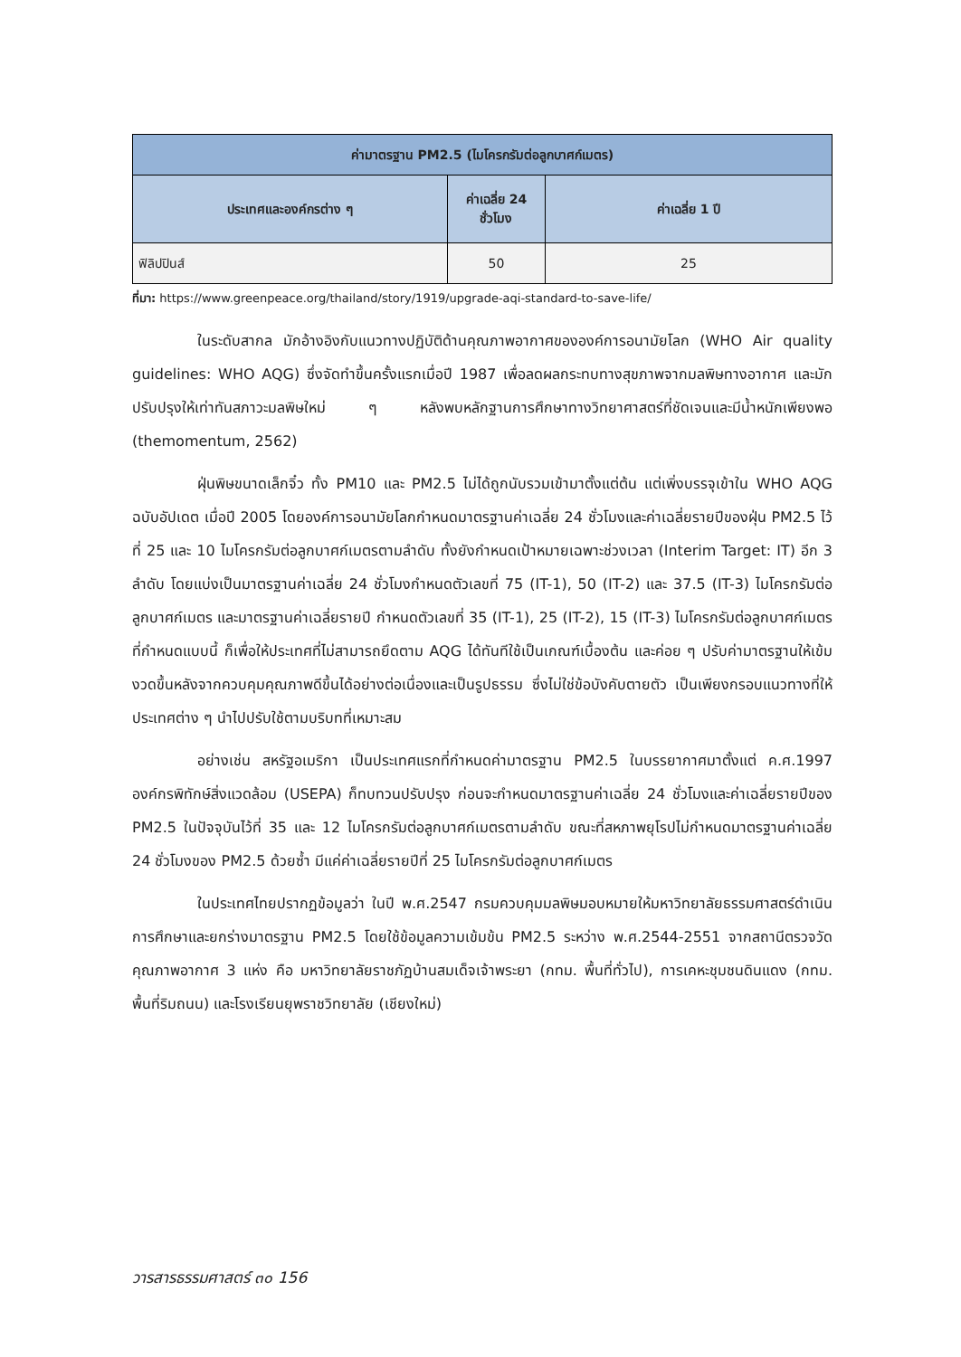| ค่ามาตรฐาน PM2.5 (ไมโครกรัมต่อลูกบาศก์เมตร) | | |
| --- | --- | --- |
| ประเทศและองค์กรต่าง ๆ | ค่าเฉลี่ย 24 ชั่วโมง | ค่าเฉลี่ย 1 ปี |
| ฟิลิปปินส์ | 50 | 25 |
ที่มา: https://www.greenpeace.org/thailand/story/1919/upgrade-aqi-standard-to-save-life/
ในระดับสากล มักอ้างอิงกับแนวทางปฏิบัติด้านคุณภาพอากาศขององค์การอนามัยโลก (WHO Air quality guidelines: WHO AQG) ซึ่งจัดทำขึ้นครั้งแรกเมื่อปี 1987 เพื่อลดผลกระทบทางสุขภาพจากมลพิษทางอากาศ และมักปรับปรุงให้เท่าทันสภาวะมลพิษใหม่ ๆ หลังพบหลักฐานการศึกษาทางวิทยาศาสตร์ที่ชัดเจนและมีน้ำหนักเพียงพอ (themomentum, 2562)
ฝุ่นพิษขนาดเล็กจิ๋ว ทั้ง PM10 และ PM2.5 ไม่ได้ถูกนับรวมเข้ามาตั้งแต่ต้น แต่เพิ่งบรรจุเข้าใน WHO AQG ฉบับอัปเดต เมื่อปี 2005 โดยองค์การอนามัยโลกกำหนดมาตรฐานค่าเฉลี่ย 24 ชั่วโมงและค่าเฉลี่ยรายปีของฝุ่น PM2.5 ไว้ที่ 25 และ 10 ไมโครกรัมต่อลูกบาศก์เมตรตามลำดับ ทั้งยังกำหนดเป้าหมายเฉพาะช่วงเวลา (Interim Target: IT) อีก 3 ลำดับ โดยแบ่งเป็นมาตรฐานค่าเฉลี่ย 24 ชั่วโมงกำหนดตัวเลขที่ 75 (IT-1), 50 (IT-2) และ 37.5 (IT-3) ไมโครกรัมต่อลูกบาศก์เมตร และมาตรฐานค่าเฉลี่ยรายปี กำหนดตัวเลขที่ 35 (IT-1), 25 (IT-2), 15 (IT-3) ไมโครกรัมต่อลูกบาศก์เมตรที่กำหนดแบบนี้ ก็เพื่อให้ประเทศที่ไม่สามารถยึดตาม AQG ได้ทันทีใช้เป็นเกณฑ์เบื้องต้น และค่อย ๆ ปรับค่ามาตรฐานให้เข้มงวดขึ้นหลังจากควบคุมคุณภาพดีขึ้นได้อย่างต่อเนื่องและเป็นรูปธรรม ซึ่งไม่ใช่ข้อบังคับตายตัว เป็นเพียงกรอบแนวทางที่ให้ประเทศต่าง ๆ นำไปปรับใช้ตามบริบทที่เหมาะสม
อย่างเช่น สหรัฐอเมริกา เป็นประเทศแรกที่กำหนดค่ามาตรฐาน PM2.5 ในบรรยากาศมาตั้งแต่ ค.ศ.1997 องค์กรพิทักษ์สิ่งแวดล้อม (USEPA) ก็ทบทวนปรับปรุง ก่อนจะกำหนดมาตรฐานค่าเฉลี่ย 24 ชั่วโมงและค่าเฉลี่ยรายปีของ PM2.5 ในปัจจุบันไว้ที่ 35 และ 12 ไมโครกรัมต่อลูกบาศก์เมตรตามลำดับ ขณะที่สหภาพยุโรปไม่กำหนดมาตรฐานค่าเฉลี่ย 24 ชั่วโมงของ PM2.5 ด้วยซ้ำ มีแค่ค่าเฉลี่ยรายปีที่ 25 ไมโครกรัมต่อลูกบาศก์เมตร
ในประเทศไทยปรากฏข้อมูลว่า ในปี พ.ศ.2547 กรมควบคุมมลพิษมอบหมายให้มหาวิทยาลัยธรรมศาสตร์ดำเนินการศึกษาและยกร่างมาตรฐาน PM2.5 โดยใช้ข้อมูลความเข้มข้น PM2.5 ระหว่าง พ.ศ.2544-2551 จากสถานีตรวจวัดคุณภาพอากาศ 3 แห่ง คือ มหาวิทยาลัยราชภัฏบ้านสมเด็จเจ้าพระยา (กทม. พื้นที่ทั่วไป), การเคหะชุมชนดินแดง (กทม. พื้นที่ริมถนน) และโรงเรียนยุพราชวิทยาลัย (เชียงใหม่)
วารสารธรรมศาสตร์ ๓๐ 156